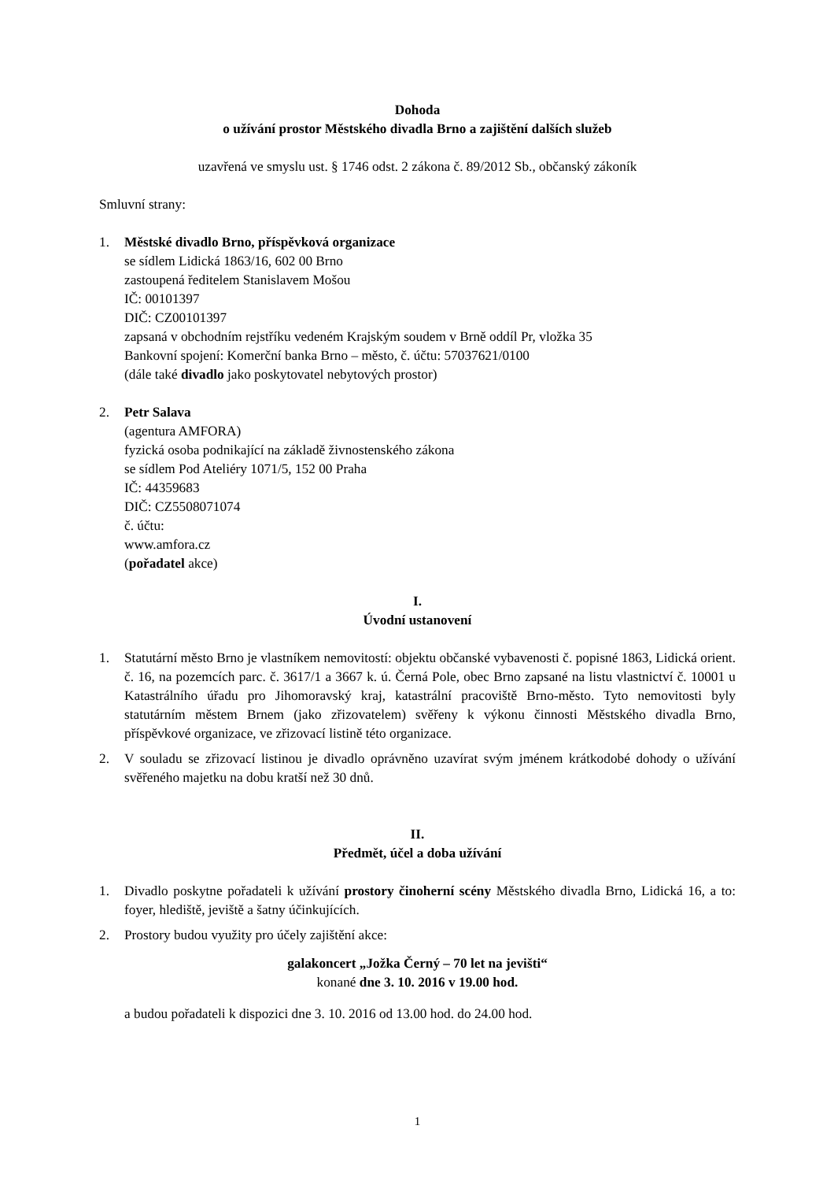Dohoda
o užívání prostor Městského divadla Brno a zajištění dalších služeb
uzavřená ve smyslu ust. § 1746 odst. 2 zákona č. 89/2012 Sb., občanský zákoník
Smluvní strany:
1. Městské divadlo Brno, příspěvková organizace
se sídlem Lidická 1863/16, 602 00 Brno
zastoupená ředitelem Stanislavem Mošou
IČ: 00101397
DIČ: CZ00101397
zapsaná v obchodním rejstříku vedeném Krajským soudem v Brně oddíl Pr, vložka 35
Bankovní spojení: Komerční banka Brno – město, č. účtu: 57037621/0100
(dále také divadlo jako poskytovatel nebytových prostor)
2. Petr Salava
(agentura AMFORA)
fyzická osoba podnikající na základě živnostenského zákona
se sídlem Pod Ateliéry 1071/5, 152 00 Praha
IČ: 44359683
DIČ: CZ5508071074
č. účtu:
www.amfora.cz
(pořadatel akce)
I.
Úvodní ustanovení
1. Statutární město Brno je vlastníkem nemovitostí: objektu občanské vybavenosti č. popisné 1863, Lidická orient. č. 16, na pozemcích parc. č. 3617/1 a 3667 k. ú. Černá Pole, obec Brno zapsané na listu vlastnictví č. 10001 u Katastrálního úřadu pro Jihomoravský kraj, katastrální pracoviště Brno-město. Tyto nemovitosti byly statutárním městem Brnem (jako zřizovatelem) svěřeny k výkonu činnosti Městského divadla Brno, příspěvkové organizace, ve zřizovací listině této organizace.
2. V souladu se zřizovací listinou je divadlo oprávněno uzavírat svým jménem krátkodobé dohody o užívání svěřeného majetku na dobu kratší než 30 dnů.
II.
Předmět, účel a doba užívání
1. Divadlo poskytne pořadateli k užívání prostory činoherní scény Městského divadla Brno, Lidická 16, a to: foyer, hlediště, jeviště a šatny účinkujících.
2. Prostory budou využity pro účely zajištění akce:
galakoncert „Jožka Černý – 70 let na jevišti“
konané dne 3. 10. 2016 v 19.00 hod.
a budou pořadateli k dispozici dne 3. 10. 2016 od 13.00 hod. do 24.00 hod.
1